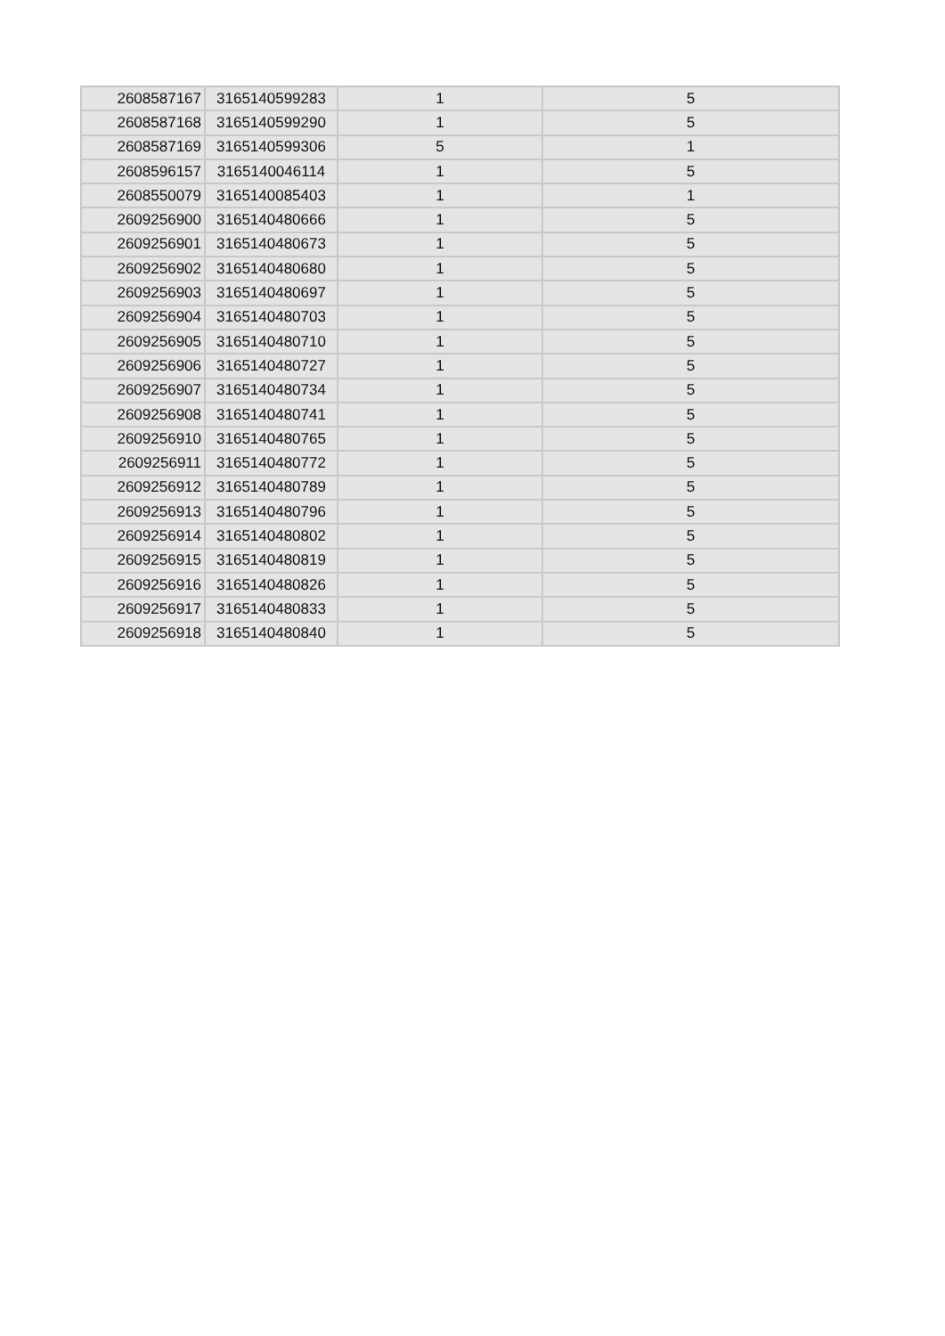| 2608587167 | 3165140599283 | 1 | 5 |
| 2608587168 | 3165140599290 | 1 | 5 |
| 2608587169 | 3165140599306 | 5 | 1 |
| 2608596157 | 3165140046114 | 1 | 5 |
| 2608550079 | 3165140085403 | 1 | 1 |
| 2609256900 | 3165140480666 | 1 | 5 |
| 2609256901 | 3165140480673 | 1 | 5 |
| 2609256902 | 3165140480680 | 1 | 5 |
| 2609256903 | 3165140480697 | 1 | 5 |
| 2609256904 | 3165140480703 | 1 | 5 |
| 2609256905 | 3165140480710 | 1 | 5 |
| 2609256906 | 3165140480727 | 1 | 5 |
| 2609256907 | 3165140480734 | 1 | 5 |
| 2609256908 | 3165140480741 | 1 | 5 |
| 2609256910 | 3165140480765 | 1 | 5 |
| 2609256911 | 3165140480772 | 1 | 5 |
| 2609256912 | 3165140480789 | 1 | 5 |
| 2609256913 | 3165140480796 | 1 | 5 |
| 2609256914 | 3165140480802 | 1 | 5 |
| 2609256915 | 3165140480819 | 1 | 5 |
| 2609256916 | 3165140480826 | 1 | 5 |
| 2609256917 | 3165140480833 | 1 | 5 |
| 2609256918 | 3165140480840 | 1 | 5 |